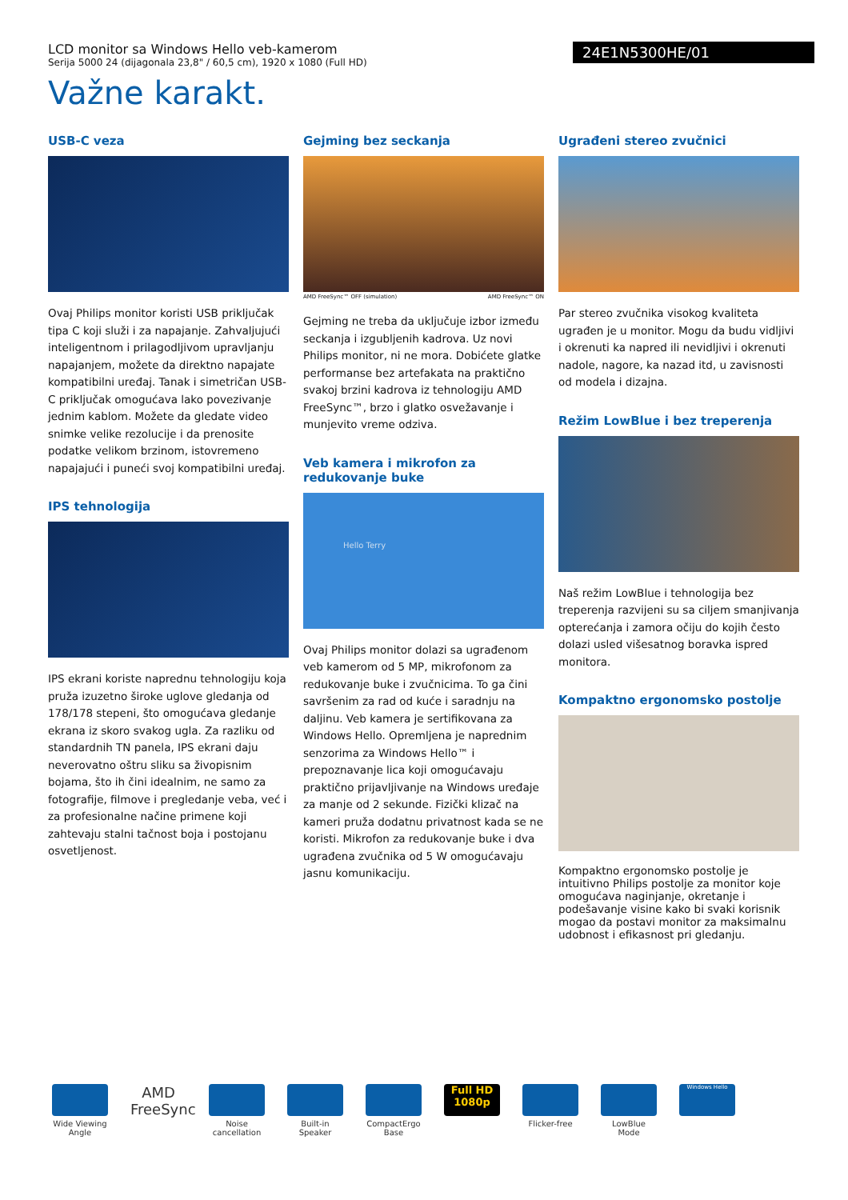LCD monitor sa Windows Hello veb-kamerom
Serija 5000 24 (dijagonala 23,8" / 60,5 cm), 1920 x 1080 (Full HD)
24E1N5300HE/01
Važne karakt.
USB-C veza
Ovaj Philips monitor koristi USB priključak tipa C koji služi i za napajanje. Zahvaljujući inteligentnom i prilagodljivom upravljanju napajanjem, možete da direktno napajate kompatibilni uređaj. Tanak i simetričan USB-C priključak omogućava lako povezivanje jednim kablom. Možete da gledate video snimke velike rezolucije i da prenosite podatke velikom brzinom, istovremeno napajajući i puneći svoj kompatibilni uređaj.
IPS tehnologija
IPS ekrani koriste naprednu tehnologiju koja pruža izuzetno široke uglove gledanja od 178/178 stepeni, što omogućava gledanje ekrana iz skoro svakog ugla. Za razliku od standardnih TN panela, IPS ekrani daju neverovatno oštru sliku sa živopisnim bojama, što ih čini idealnim, ne samo za fotografije, filmove i pregledanje veba, već i za profesionalne načine primene koji zahtevaju stalni tačnost boja i postojanu osvetljenost.
Gejming bez seckanja
AMD FreeSync™ OFF (simulation) AMD FreeSync™ ON
Gejming ne treba da uključuje izbor između seckanja i izgubljenih kadrova. Uz novi Philips monitor, ni ne mora. Dobićete glatke performanse bez artefakata na praktično svakoj brzini kadrova iz tehnologiju AMD FreeSync™, brzo i glatko osvežavanje i munjevito vreme odziva.
Veb kamera i mikrofon za redukovanje buke
Hello Terry
Ovaj Philips monitor dolazi sa ugrađenom veb kamerom od 5 MP, mikrofonom za redukovanje buke i zvučnicima. To ga čini savršenim za rad od kuće i saradnju na daljinu. Veb kamera je sertifikovana za Windows Hello. Opremljena je naprednim senzorima za Windows Hello™ i prepoznavanje lica koji omogućavaju praktično prijavljivanje na Windows uređaje za manje od 2 sekunde. Fizički klizač na kameri pruža dodatnu privatnost kada se ne koristi. Mikrofon za redukovanje buke i dva ugrađena zvučnika od 5 W omogućavaju jasnu komunikaciju.
Ugrađeni stereo zvučnici
Par stereo zvučnika visokog kvaliteta ugrađen je u monitor. Mogu da budu vidljivi i okrenuti ka napred ili nevidljivi i okrenuti nadole, nagore, ka nazad itd, u zavisnosti od modela i dizajna.
Režim LowBlue i bez treperenja
Naš režim LowBlue i tehnologija bez treperenja razvijeni su sa ciljem smanjivanja opterećanja i zamora očiju do kojih često dolazi usled višesatnog boravka ispred monitora.
Kompaktno ergonomsko postolje
Kompaktno ergonomsko postolje je intuitivno Philips postolje za monitor koje omogućava naginjanje, okretanje i podešavanje visine kako bi svaki korisnik mogao da postavi monitor za maksimalnu udobnost i efikasnost pri gledanju.
Wide Viewing Angle
AMD FreeSync
Noise cancellation
Built-in Speaker
CompactErgo Base
Full HD 1080p
Flicker-free
LowBlue Mode
Windows Hello